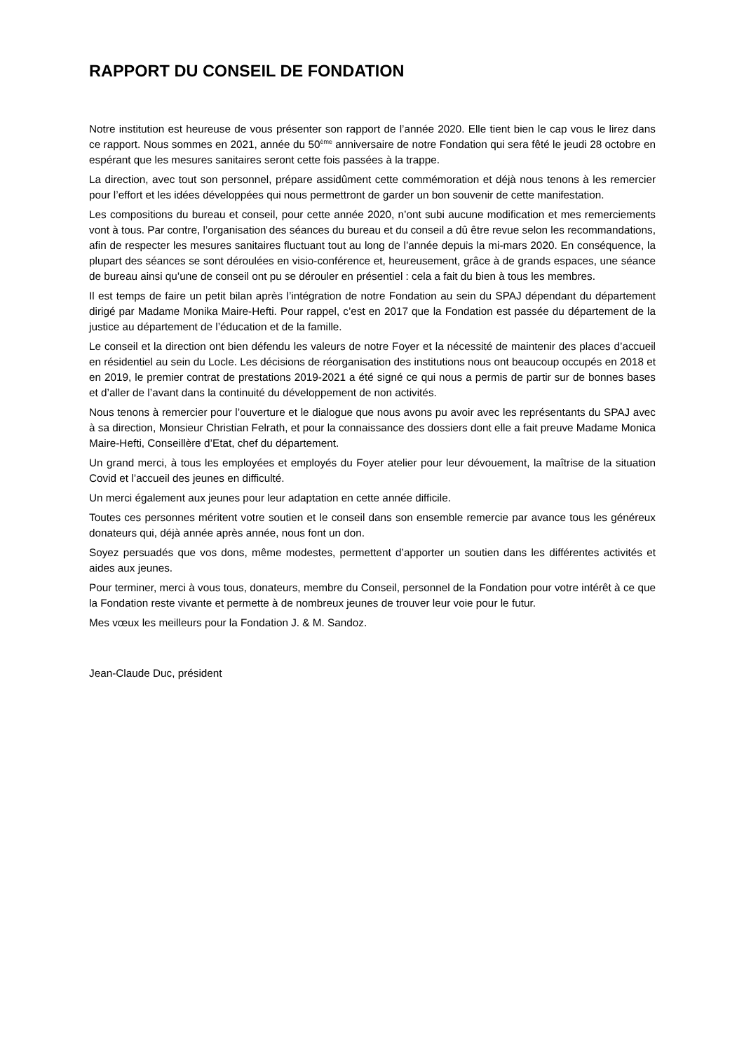RAPPORT DU CONSEIL DE FONDATION
Notre institution est heureuse de vous présenter son rapport de l’année 2020. Elle tient bien le cap vous le lirez dans ce rapport. Nous sommes en 2021, année du 50<sup>ème</sup> anniversaire de notre Fondation qui sera fêté le jeudi 28 octobre en espérant que les mesures sanitaires seront cette fois passées à la trappe.
La direction, avec tout son personnel, prépare assidûment cette commémoration et déjà nous tenons à les remercier pour l’effort et les idées développées qui nous permettront de garder un bon souvenir de cette manifestation.
Les compositions du bureau et conseil, pour cette année 2020, n’ont subi aucune modification et mes remerciements vont à tous. Par contre, l’organisation des séances du bureau et du conseil a dû être revue selon les recommandations, afin de respecter les mesures sanitaires fluctuant tout au long de l’année depuis la mi-mars 2020. En conséquence, la plupart des séances se sont déroulées en visio-conférence et, heureusement, grâce à de grands espaces, une séance de bureau ainsi qu’une de conseil ont pu se dérouler en présentiel : cela a fait du bien à tous les membres.
Il est temps de faire un petit bilan après l’intégration de notre Fondation au sein du SPAJ dépendant du département dirigé par Madame Monika Maire-Hefti. Pour rappel, c’est en 2017 que la Fondation est passée du département de la justice au département de l’éducation et de la famille.
Le conseil et la direction ont bien défendu les valeurs de notre Foyer et la nécessité de maintenir des places d’accueil en résidentiel au sein du Locle. Les décisions de réorganisation des institutions nous ont beaucoup occupés en 2018 et en 2019, le premier contrat de prestations 2019-2021 a été signé ce qui nous a permis de partir sur de bonnes bases et d’aller de l’avant dans la continuité du développement de non activités.
Nous tenons à remercier pour l’ouverture et le dialogue que nous avons pu avoir avec les représentants du SPAJ avec à sa direction, Monsieur Christian Felrath, et pour la connaissance des dossiers dont elle a fait preuve Madame Monica Maire-Hefti, Conseillère d’Etat, chef du département.
Un grand merci, à tous les employées et employés du Foyer atelier pour leur dévouement, la maîtrise de la situation Covid et l’accueil des jeunes en difficulté.
Un merci également aux jeunes pour leur adaptation en cette année difficile.
Toutes ces personnes méritent votre soutien et le conseil dans son ensemble remercie par avance tous les généreux donateurs qui, déjà année après année, nous font un don.
Soyez persuadés que vos dons, même modestes, permettent d’apporter un soutien dans les différentes activités et aides aux jeunes.
Pour terminer, merci à vous tous, donateurs, membre du Conseil, personnel de la Fondation pour votre intérêt à ce que la Fondation reste vivante et permette à de nombreux jeunes de trouver leur voie pour le futur.
Mes vœux les meilleurs pour la Fondation J. & M. Sandoz.
Jean-Claude Duc, président